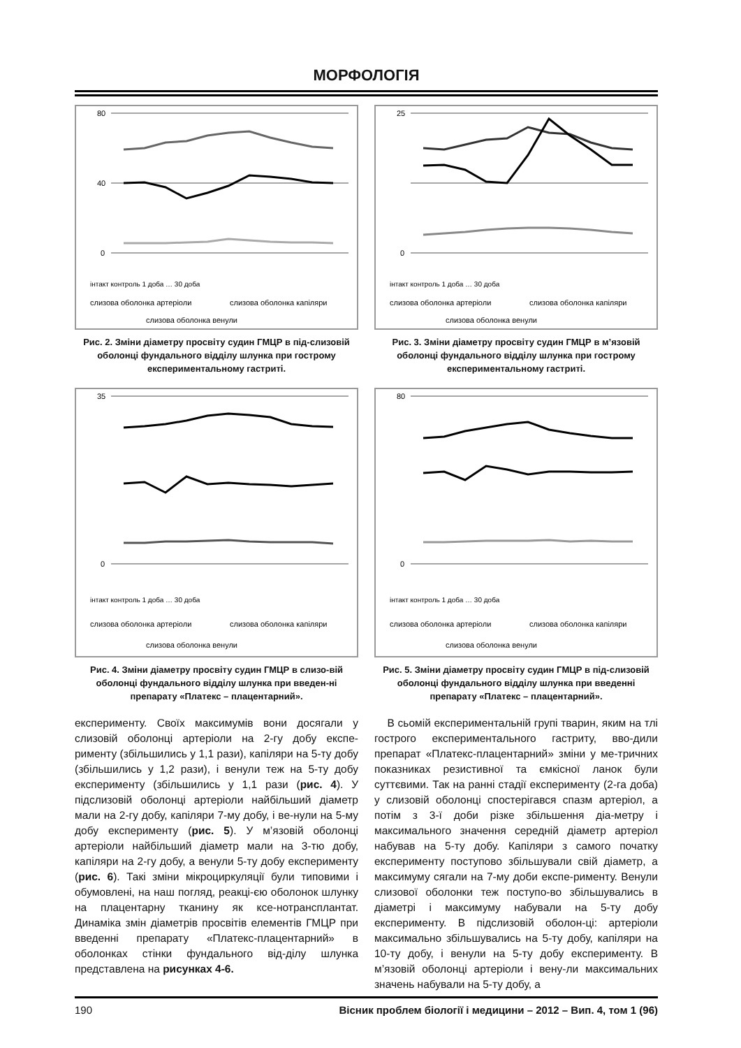МОРФОЛОГІЯ
80
40
0
інтакт контроль 1 доба … 30 доба
слизова оболонка артеріоли
слизова оболонка капіляри
слизова оболонка венули
Рис. 2. Зміни діаметру просвіту судин ГМЦР в під-слизовій оболонці фундального відділу шлунка при гострому експериментальному гастриті.
25
0
інтакт контроль 1 доба … 30 доба
слизова оболонка артеріоли
слизова оболонка капіляри
слизова оболонка венули
Рис. 3. Зміни діаметру просвіту судин ГМЦР в м’язовій оболонці фундального відділу шлунка при гострому експериментальному гастриті.
35
0
інтакт контроль 1 доба … 30 доба
слизова оболонка артеріоли
слизова оболонка капіляри
слизова оболонка венули
Рис. 4. Зміни діаметру просвіту судин ГМЦР в слизо-вій оболонці фундального відділу шлунка при введен-ні препарату «Платекс – плацентарний».
80
0
інтакт контроль 1 доба … 30 доба
слизова оболонка артеріоли
слизова оболонка капіляри
слизова оболонка венули
Рис. 5. Зміни діаметру просвіту судин ГМЦР в під-слизовій оболонці фундального відділу шлунка при введенні препарату «Платекс – плацентарний».
експерименту. Своїх максимумів вони досягали у слизовій оболонці артеріоли на 2-гу добу експе-рименту (збільшились у 1,1 рази), капіляри на 5-ту добу (збільшились у 1,2 рази), і венули теж на 5-ту добу експерименту (збільшились у 1,1 рази (рис. 4). У підслизовій оболонці артеріоли найбільший діаметр мали на 2-гу добу, капіляри 7-му добу, і ве-нули на 5-му добу експерименту (рис. 5). У м’язовій оболонці артеріоли найбільший діаметр мали на 3-тю добу, капіляри на 2-гу добу, а венули 5-ту добу експерименту (рис. 6). Такі зміни мікроциркуляції були типовими і обумовлені, на наш погляд, реакці-єю оболонок шлунку на плацентарну тканину як ксе-нотрансплантат. Динаміка змін діаметрів просвітів елементів ГМЦР при введенні препарату «Платекс-плацентарний» в оболонках стінки фундального від-ділу шлунка представлена на рисунках 4-6.
В сьомій експериментальній групі тварин, яким на тлі гострого експериментального гастриту, вво-дили препарат «Платекс-плацентарний» зміни у ме-тричних показниках резистивної та ємкісної ланок були суттєвими. Так на ранні стадії експерименту (2-га доба) у слизовій оболонці спостерігався спазм артеріол, а потім з 3-ї доби різке збільшення діа-метру і максимального значення середній діаметр артеріол набував на 5-ту добу. Капіляри з самого початку експерименту поступово збільшували свій діаметр, а максимуму сягали на 7-му доби експе-рименту. Венули слизової оболонки теж поступо-во збільшувались в діаметрі і максимуму набували на 5-ту добу експерименту. В підслизовій оболон-ці: артеріоли максимально збільшувались на 5-ту добу, капіляри на 10-ту добу, і венули на 5-ту добу експерименту. В м’язовій оболонці артеріоли і вену-ли максимальних значень набували на 5-ту добу, а
190 Вісник проблем біології і медицини – 2012 – Вип. 4, том 1 (96)